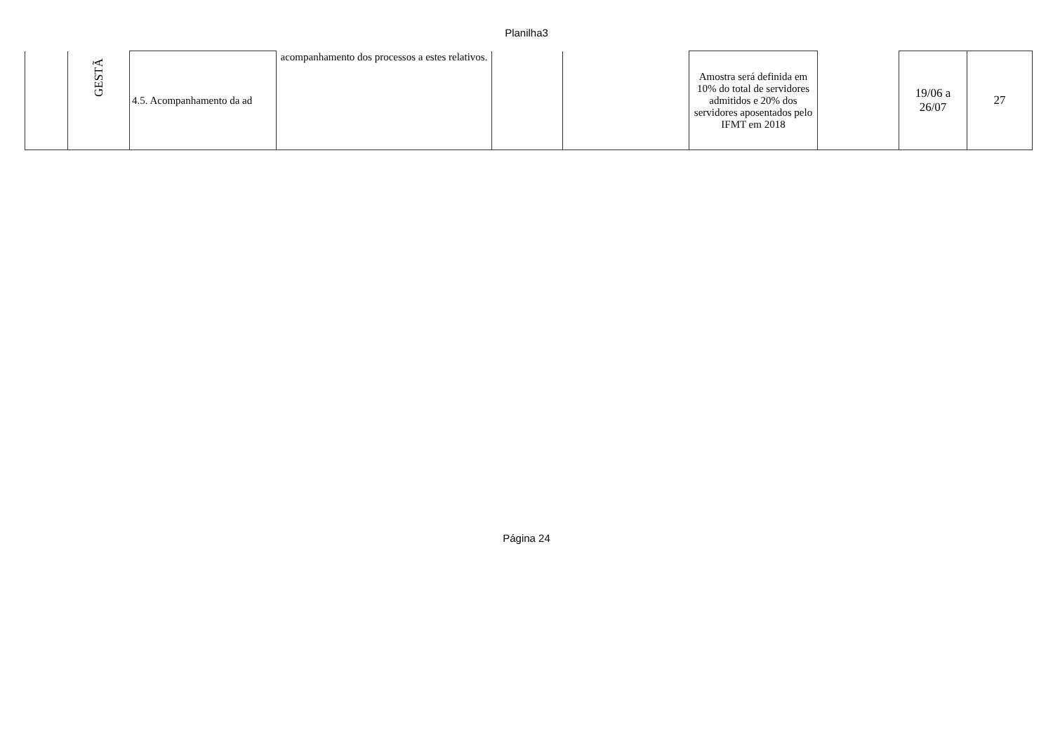Planilha3
| | GESTÃ | 4.5. Acompanhamento da ad | acompanhamento dos processos a estes relativos. | | | Amostra será definida em 10% do total de servidores admitidos e 20% dos servidores aposentados pelo IFMT em 2018 | | 19/06 a 26/07 | 27 |
Página 24